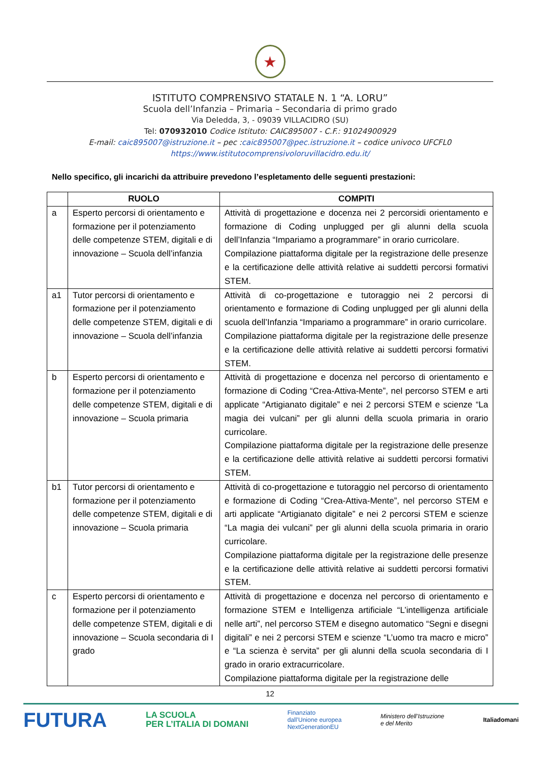★
ISTITUTO COMPRENSIVO STATALE N. 1 “A. LORU”
Scuola dell’Infanzia – Primaria – Secondaria di primo grado
Via Deledda, 3, - 09039 VILLACIDRO (SU)
Tel: 070932010 Codice Istituto: CAIC895007 - C.F.: 91024900929
E-mail: caic895007@istruzione.it – pec :caic895007@pec.istruzione.it – codice univoco UFCFL0
https://www.istitutocomprensivoloruvillacidro.edu.it/
Nello specifico, gli incarichi da attribuire prevedono l’espletamento delle seguenti prestazioni:
| | RUOLO | COMPITI |
| --- | --- | --- |
| a | Esperto percorsi di orientamento e formazione per il potenziamento delle competenze STEM, digitali e di innovazione – Scuola dell’infanzia | Attività di progettazione e docenza nei 2 percorsidi orientamento e formazione di Coding unplugged per gli alunni della scuola dell’Infanzia “Impariamo a programmare” in orario curricolare. Compilazione piattaforma digitale per la registrazione delle presenze e la certificazione delle attività relative ai suddetti percorsi formativi STEM. |
| a1 | Tutor percorsi di orientamento e formazione per il potenziamento delle competenze STEM, digitali e di innovazione – Scuola dell’infanzia | Attività di co-progettazione e tutoraggio nei 2 percorsi di orientamento e formazione di Coding unplugged per gli alunni della scuola dell’Infanzia “Impariamo a programmare” in orario curricolare. Compilazione piattaforma digitale per la registrazione delle presenze e la certificazione delle attività relative ai suddetti percorsi formativi STEM. |
| b | Esperto percorsi di orientamento e formazione per il potenziamento delle competenze STEM, digitali e di innovazione – Scuola primaria | Attività di progettazione e docenza nel percorso di orientamento e formazione di Coding “Crea-Attiva-Mente”, nel percorso STEM e arti applicate “Artigianato digitale” e nei 2 percorsi STEM e scienze “La magia dei vulcani” per gli alunni della scuola primaria in orario curricolare. Compilazione piattaforma digitale per la registrazione delle presenze e la certificazione delle attività relative ai suddetti percorsi formativi STEM. |
| b1 | Tutor percorsi di orientamento e formazione per il potenziamento delle competenze STEM, digitali e di innovazione – Scuola primaria | Attività di co-progettazione e tutoraggio nel percorso di orientamento e formazione di Coding “Crea-Attiva-Mente”, nel percorso STEM e arti applicate “Artigianato digitale” e nei 2 percorsi STEM e scienze “La magia dei vulcani” per gli alunni della scuola primaria in orario curricolare. Compilazione piattaforma digitale per la registrazione delle presenze e la certificazione delle attività relative ai suddetti percorsi formativi STEM. |
| c | Esperto percorsi di orientamento e formazione per il potenziamento delle competenze STEM, digitali e di innovazione – Scuola secondaria di I grado | Attività di progettazione e docenza nel percorso di orientamento e formazione STEM e Intelligenza artificiale “L’intelligenza artificiale nelle arti”, nel percorso STEM e disegno automatico “Segni e disegni digitali” e nei 2 percorsi STEM e scienze “L’uomo tra macro e micro” e “La scienza è servita” per gli alunni della scuola secondaria di I grado in orario extracurricolare. Compilazione piattaforma digitale per la registrazione delle |
12
FUTURA LA SCUOLA
PER L’ITALIA DI DOMANI Finanziato
dall’Unione europea
NextGenerationEU Ministero dell’Istruzione
e del Merito Italiadomani